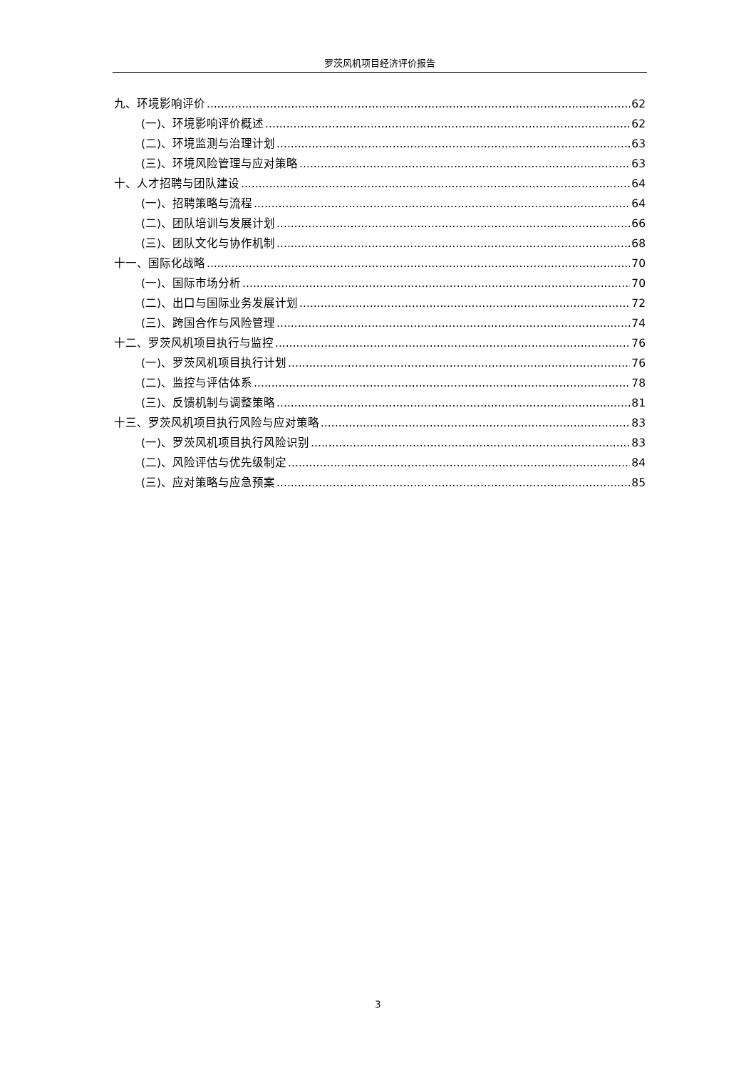罗茨风机项目经济评价报告
九、环境影响评价 62
(一)、环境影响评价概述 62
(二)、环境监测与治理计划 63
(三)、环境风险管理与应对策略 63
十、人才招聘与团队建设 64
(一)、招聘策略与流程 64
(二)、团队培训与发展计划 66
(三)、团队文化与协作机制 68
十一、国际化战略 70
(一)、国际市场分析 70
(二)、出口与国际业务发展计划 72
(三)、跨国合作与风险管理 74
十二、罗茨风机项目执行与监控 76
(一)、罗茨风机项目执行计划 76
(二)、监控与评估体系 78
(三)、反馈机制与调整策略 81
十三、罗茨风机项目执行风险与应对策略 83
(一)、罗茨风机项目执行风险识别 83
(二)、风险评估与优先级制定 84
(三)、应对策略与应急预案 85
3